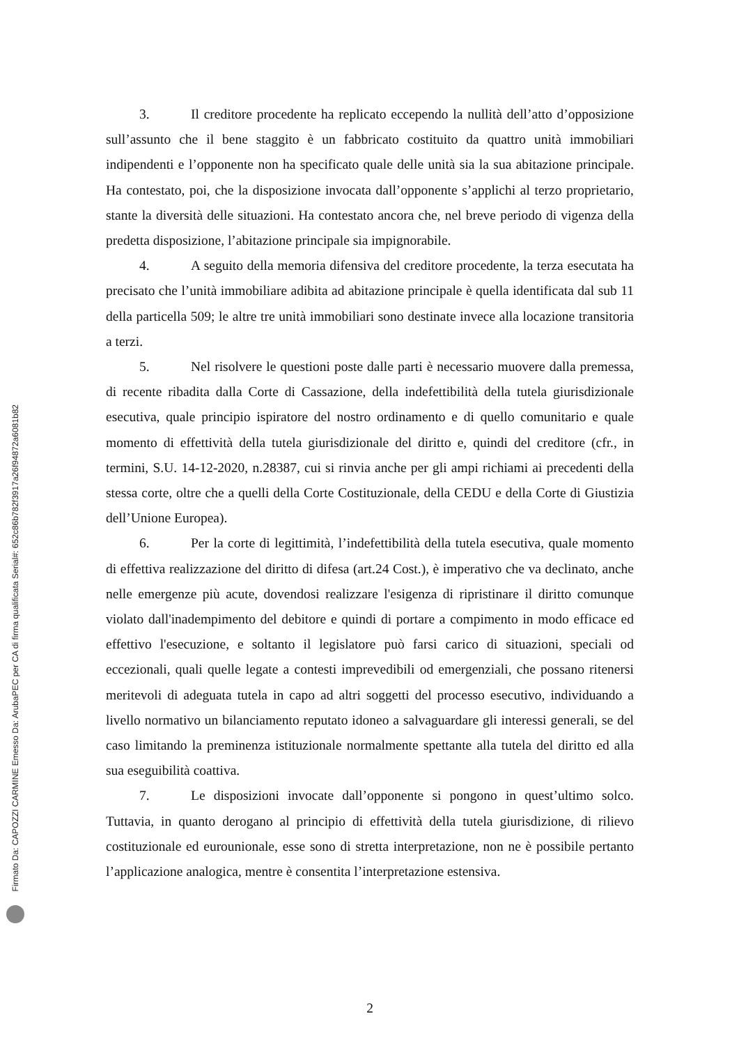Firmato Da: CAPOZZI CARMINE Emesso Da: ArubaPEC per CA di firma qualificata Serial#: 652c86b782f3917a26f94872a6081b82
3. Il creditore procedente ha replicato eccependo la nullità dell’atto d’opposizione sull’assunto che il bene staggito è un fabbricato costituito da quattro unità immobiliari indipendenti e l’opponente non ha specificato quale delle unità sia la sua abitazione principale. Ha contestato, poi, che la disposizione invocata dall’opponente s’applichi al terzo proprietario, stante la diversità delle situazioni. Ha contestato ancora che, nel breve periodo di vigenza della predetta disposizione, l’abitazione principale sia impignorabile.
4. A seguito della memoria difensiva del creditore procedente, la terza esecutata ha precisato che l’unità immobiliare adibita ad abitazione principale è quella identificata dal sub 11 della particella 509; le altre tre unità immobiliari sono destinate invece alla locazione transitoria a terzi.
5. Nel risolvere le questioni poste dalle parti è necessario muovere dalla premessa, di recente ribadita dalla Corte di Cassazione, della indefettibilità della tutela giurisdizionale esecutiva, quale principio ispiratore del nostro ordinamento e di quello comunitario e quale momento di effettività della tutela giurisdizionale del diritto e, quindi del creditore (cfr., in termini, S.U. 14-12-2020, n.28387, cui si rinvia anche per gli ampi richiami ai precedenti della stessa corte, oltre che a quelli della Corte Costituzionale, della CEDU e della Corte di Giustizia dell’Unione Europea).
6. Per la corte di legittimità, l’indefettibilità della tutela esecutiva, quale momento di effettiva realizzazione del diritto di difesa (art.24 Cost.), è imperativo che va declinato, anche nelle emergenze più acute, dovendosi realizzare l'esigenza di ripristinare il diritto comunque violato dall'inadempimento del debitore e quindi di portare a compimento in modo efficace ed effettivo l'esecuzione, e soltanto il legislatore può farsi carico di situazioni, speciali od eccezionali, quali quelle legate a contesti imprevedibili od emergenziali, che possano ritenersi meritevoli di adeguata tutela in capo ad altri soggetti del processo esecutivo, individuando a livello normativo un bilanciamento reputato idoneo a salvaguardare gli interessi generali, se del caso limitando la preminenza istituzionale normalmente spettante alla tutela del diritto ed alla sua eseguibilità coattiva.
7. Le disposizioni invocate dall’opponente si pongono in quest’ultimo solco. Tuttavia, in quanto derogano al principio di effettività della tutela giurisdizione, di rilievo costituzionale ed eurounionale, esse sono di stretta interpretazione, non ne è possibile pertanto l’applicazione analogica, mentre è consentita l’interpretazione estensiva.
2